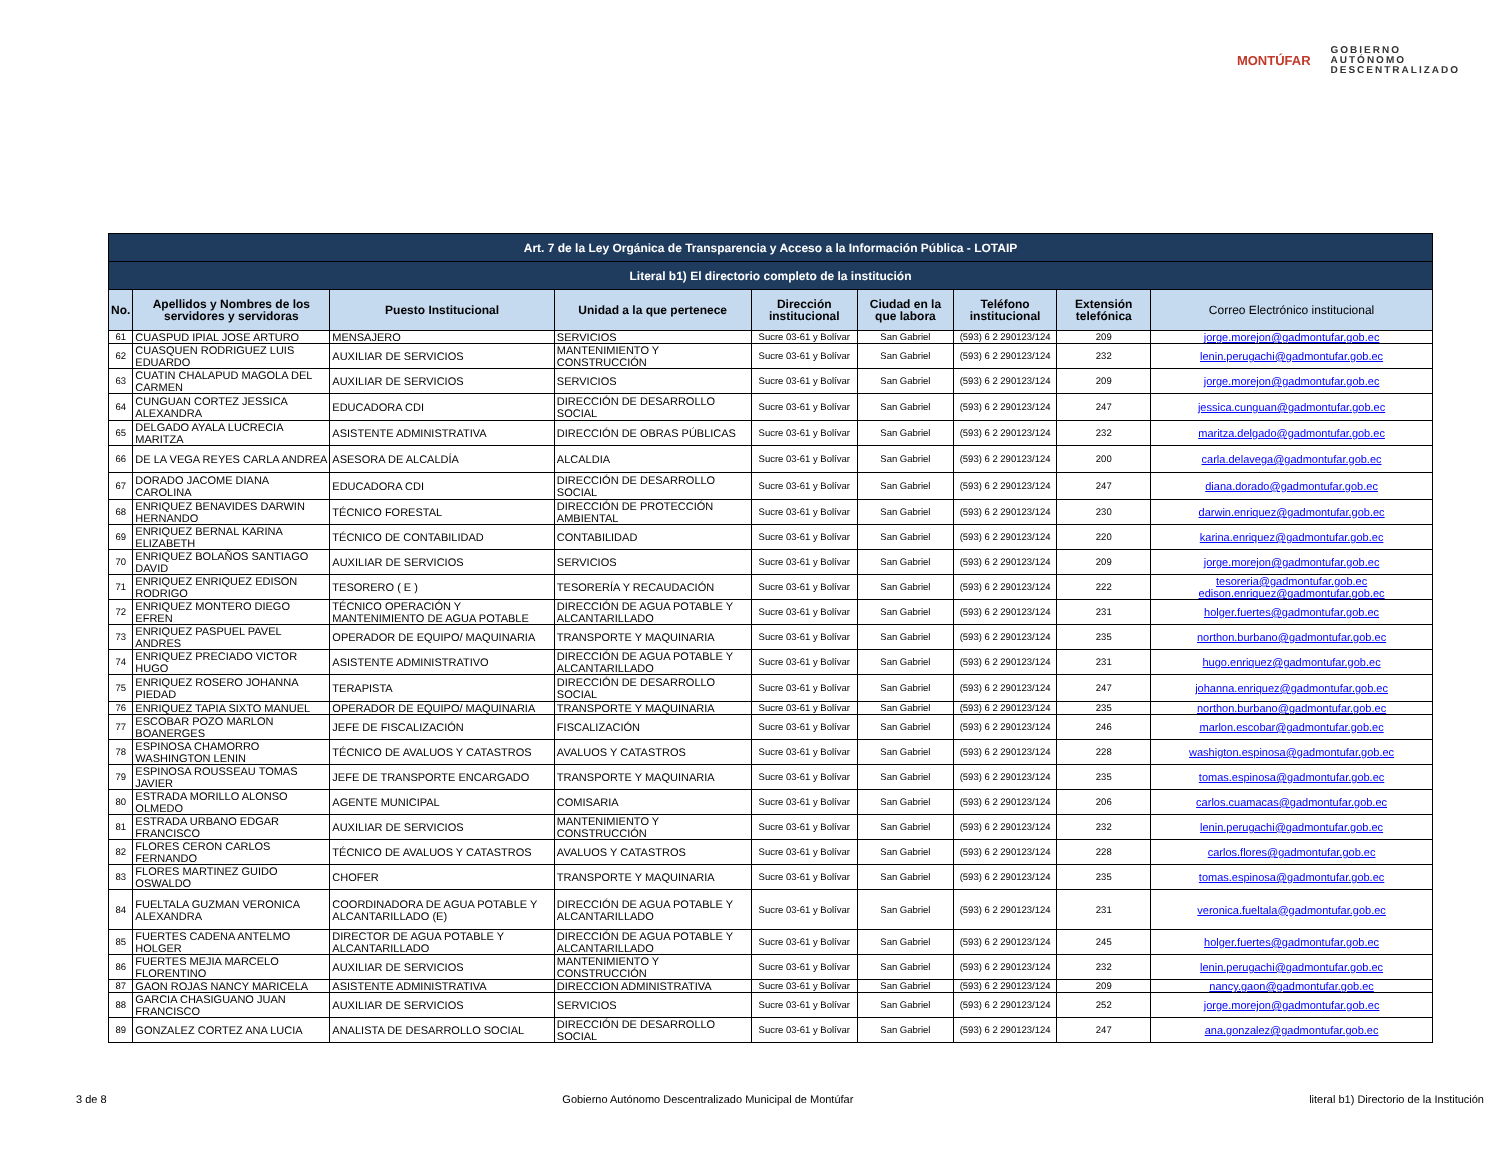MONTÚFAR
GOBIERNO
AUTÓNOMO
DESCENTRALIZADO
| Art. 7 de la Ley Orgánica de Transparencia y Acceso a la Información Pública - LOTAIP | | | | | | | | |
| --- | --- | --- | --- | --- | --- | --- | --- | --- |
| Literal b1) El directorio completo de la institución | | | | | | | | |
| No. | Apellidos y Nombres de los servidores y servidoras | Puesto Institucional | Unidad a la que pertenece | Dirección institucional | Ciudad en la que labora | Teléfono institucional | Extensión telefónica | Correo Electrónico institucional |
| 61 | CUASPUD IPIAL JOSE ARTURO | MENSAJERO | SERVICIOS | Sucre 03-61 y Bolívar | San Gabriel | (593) 6 2 290123/124 | 209 | jorge.morejon@gadmontufar.gob.ec |
| 62 | CUASQUEN RODRIGUEZ LUIS EDUARDO | AUXILIAR DE SERVICIOS | MANTENIMIENTO Y CONSTRUCCIÓN | Sucre 03-61 y Bolívar | San Gabriel | (593) 6 2 290123/124 | 232 | lenin.perugachi@gadmontufar.gob.ec |
| 63 | CUATIN CHALAPUD MAGOLA DEL CARMEN | AUXILIAR DE SERVICIOS | SERVICIOS | Sucre 03-61 y Bolívar | San Gabriel | (593) 6 2 290123/124 | 209 | jorge.morejon@gadmontufar.gob.ec |
| 64 | CUNGUAN CORTEZ JESSICA ALEXANDRA | EDUCADORA CDI | DIRECCIÓN DE DESARROLLO SOCIAL | Sucre 03-61 y Bolívar | San Gabriel | (593) 6 2 290123/124 | 247 | jessica.cunguan@gadmontufar.gob.ec |
| 65 | DELGADO AYALA LUCRECIA MARITZA | ASISTENTE ADMINISTRATIVA | DIRECCIÓN DE OBRAS PÚBLICAS | Sucre 03-61 y Bolívar | San Gabriel | (593) 6 2 290123/124 | 232 | maritza.delgado@gadmontufar.gob.ec |
| 66 | DE LA VEGA REYES CARLA ANDREA | ASESORA DE ALCALDÍA | ALCALDIA | Sucre 03-61 y Bolívar | San Gabriel | (593) 6 2 290123/124 | 200 | carla.delavega@gadmontufar.gob.ec |
| 67 | DORADO JACOME DIANA CAROLINA | EDUCADORA CDI | DIRECCIÓN DE DESARROLLO SOCIAL | Sucre 03-61 y Bolívar | San Gabriel | (593) 6 2 290123/124 | 247 | diana.dorado@gadmontufar.gob.ec |
| 68 | ENRIQUEZ BENAVIDES DARWIN HERNANDO | TÉCNICO FORESTAL | DIRECCIÓN DE PROTECCIÓN AMBIENTAL | Sucre 03-61 y Bolívar | San Gabriel | (593) 6 2 290123/124 | 230 | darwin.enriquez@gadmontufar.gob.ec |
| 69 | ENRIQUEZ BERNAL KARINA ELIZABETH | TÉCNICO DE CONTABILIDAD | CONTABILIDAD | Sucre 03-61 y Bolívar | San Gabriel | (593) 6 2 290123/124 | 220 | karina.enriquez@gadmontufar.gob.ec |
| 70 | ENRIQUEZ BOLAÑOS SANTIAGO DAVID | AUXILIAR DE SERVICIOS | SERVICIOS | Sucre 03-61 y Bolívar | San Gabriel | (593) 6 2 290123/124 | 209 | jorge.morejon@gadmontufar.gob.ec |
| 71 | ENRIQUEZ ENRIQUEZ EDISON RODRIGO | TESORERO ( E ) | TESORERÍA Y RECAUDACIÓN | Sucre 03-61 y Bolívar | San Gabriel | (593) 6 2 290123/124 | 222 | tesoreria@gadmontufar.gob.ec edison.enriquez@gadmontufar.gob.ec |
| 72 | ENRIQUEZ MONTERO DIEGO EFREN | TÉCNICO OPERACIÓN Y MANTENIMIENTO DE AGUA POTABLE | DIRECCIÓN DE AGUA POTABLE Y ALCANTARILLADO | Sucre 03-61 y Bolívar | San Gabriel | (593) 6 2 290123/124 | 231 | holger.fuertes@gadmontufar.gob.ec |
| 73 | ENRIQUEZ PASPUEL PAVEL ANDRES | OPERADOR DE EQUIPO/ MAQUINARIA | TRANSPORTE Y MAQUINARIA | Sucre 03-61 y Bolívar | San Gabriel | (593) 6 2 290123/124 | 235 | northon.burbano@gadmontufar.gob.ec |
| 74 | ENRIQUEZ PRECIADO VICTOR HUGO | ASISTENTE ADMINISTRATIVO | DIRECCIÓN DE AGUA POTABLE Y ALCANTARILLADO | Sucre 03-61 y Bolívar | San Gabriel | (593) 6 2 290123/124 | 231 | hugo.enriquez@gadmontufar.gob.ec |
| 75 | ENRIQUEZ ROSERO JOHANNA PIEDAD | TERAPISTA | DIRECCIÓN DE DESARROLLO SOCIAL | Sucre 03-61 y Bolívar | San Gabriel | (593) 6 2 290123/124 | 247 | johanna.enriquez@gadmontufar.gob.ec |
| 76 | ENRIQUEZ TAPIA SIXTO MANUEL | OPERADOR DE EQUIPO/ MAQUINARIA | TRANSPORTE Y MAQUINARIA | Sucre 03-61 y Bolívar | San Gabriel | (593) 6 2 290123/124 | 235 | northon.burbano@gadmontufar.gob.ec |
| 77 | ESCOBAR POZO MARLON BOANERGES | JEFE DE FISCALIZACIÓN | FISCALIZACIÓN | Sucre 03-61 y Bolívar | San Gabriel | (593) 6 2 290123/124 | 246 | marlon.escobar@gadmontufar.gob.ec |
| 78 | ESPINOSA CHAMORRO WASHINGTON LENIN | TÉCNICO DE AVALUOS Y CATASTROS | AVALUOS Y CATASTROS | Sucre 03-61 y Bolívar | San Gabriel | (593) 6 2 290123/124 | 228 | washigton.espinosa@gadmontufar.gob.ec |
| 79 | ESPINOSA ROUSSEAU TOMAS JAVIER | JEFE DE TRANSPORTE ENCARGADO | TRANSPORTE Y MAQUINARIA | Sucre 03-61 y Bolívar | San Gabriel | (593) 6 2 290123/124 | 235 | tomas.espinosa@gadmontufar.gob.ec |
| 80 | ESTRADA MORILLO ALONSO OLMEDO | AGENTE MUNICIPAL | COMISARIA | Sucre 03-61 y Bolívar | San Gabriel | (593) 6 2 290123/124 | 206 | carlos.cuamacas@gadmontufar.gob.ec |
| 81 | ESTRADA URBANO EDGAR FRANCISCO | AUXILIAR DE SERVICIOS | MANTENIMIENTO Y CONSTRUCCIÓN | Sucre 03-61 y Bolívar | San Gabriel | (593) 6 2 290123/124 | 232 | lenin.perugachi@gadmontufar.gob.ec |
| 82 | FLORES CERON CARLOS FERNANDO | TÉCNICO DE AVALUOS Y CATASTROS | AVALUOS Y CATASTROS | Sucre 03-61 y Bolívar | San Gabriel | (593) 6 2 290123/124 | 228 | carlos.flores@gadmontufar.gob.ec |
| 83 | FLORES MARTINEZ GUIDO OSWALDO | CHOFER | TRANSPORTE Y MAQUINARIA | Sucre 03-61 y Bolívar | San Gabriel | (593) 6 2 290123/124 | 235 | tomas.espinosa@gadmontufar.gob.ec |
| 84 | FUELTALA GUZMAN VERONICA ALEXANDRA | COORDINADORA DE AGUA POTABLE Y ALCANTARILLADO (E) | DIRECCIÓN DE AGUA POTABLE Y ALCANTARILLADO | Sucre 03-61 y Bolívar | San Gabriel | (593) 6 2 290123/124 | 231 | veronica.fueltala@gadmontufar.gob.ec |
| 85 | FUERTES CADENA ANTELMO HOLGER | DIRECTOR DE AGUA POTABLE Y ALCANTARILLADO | DIRECCIÓN DE AGUA POTABLE Y ALCANTARILLADO | Sucre 03-61 y Bolívar | San Gabriel | (593) 6 2 290123/124 | 245 | holger.fuertes@gadmontufar.gob.ec |
| 86 | FUERTES MEJIA MARCELO FLORENTINO | AUXILIAR DE SERVICIOS | MANTENIMIENTO Y CONSTRUCCIÓN | Sucre 03-61 y Bolívar | San Gabriel | (593) 6 2 290123/124 | 232 | lenin.perugachi@gadmontufar.gob.ec |
| 87 | GAON ROJAS NANCY MARICELA | ASISTENTE ADMINISTRATIVA | DIRECCION ADMINISTRATIVA | Sucre 03-61 y Bolívar | San Gabriel | (593) 6 2 290123/124 | 209 | nancy.gaon@gadmontufar.gob.ec |
| 88 | GARCIA CHASIGUANO JUAN FRANCISCO | AUXILIAR DE SERVICIOS | SERVICIOS | Sucre 03-61 y Bolívar | San Gabriel | (593) 6 2 290123/124 | 252 | jorge.morejon@gadmontufar.gob.ec |
| 89 | GONZALEZ CORTEZ ANA LUCIA | ANALISTA DE DESARROLLO SOCIAL | DIRECCIÓN DE DESARROLLO SOCIAL | Sucre 03-61 y Bolívar | San Gabriel | (593) 6 2 290123/124 | 247 | ana.gonzalez@gadmontufar.gob.ec |
3 de 8 Gobierno Autónomo Descentralizado Municipal de Montúfar literal b1) Directorio de la Institución